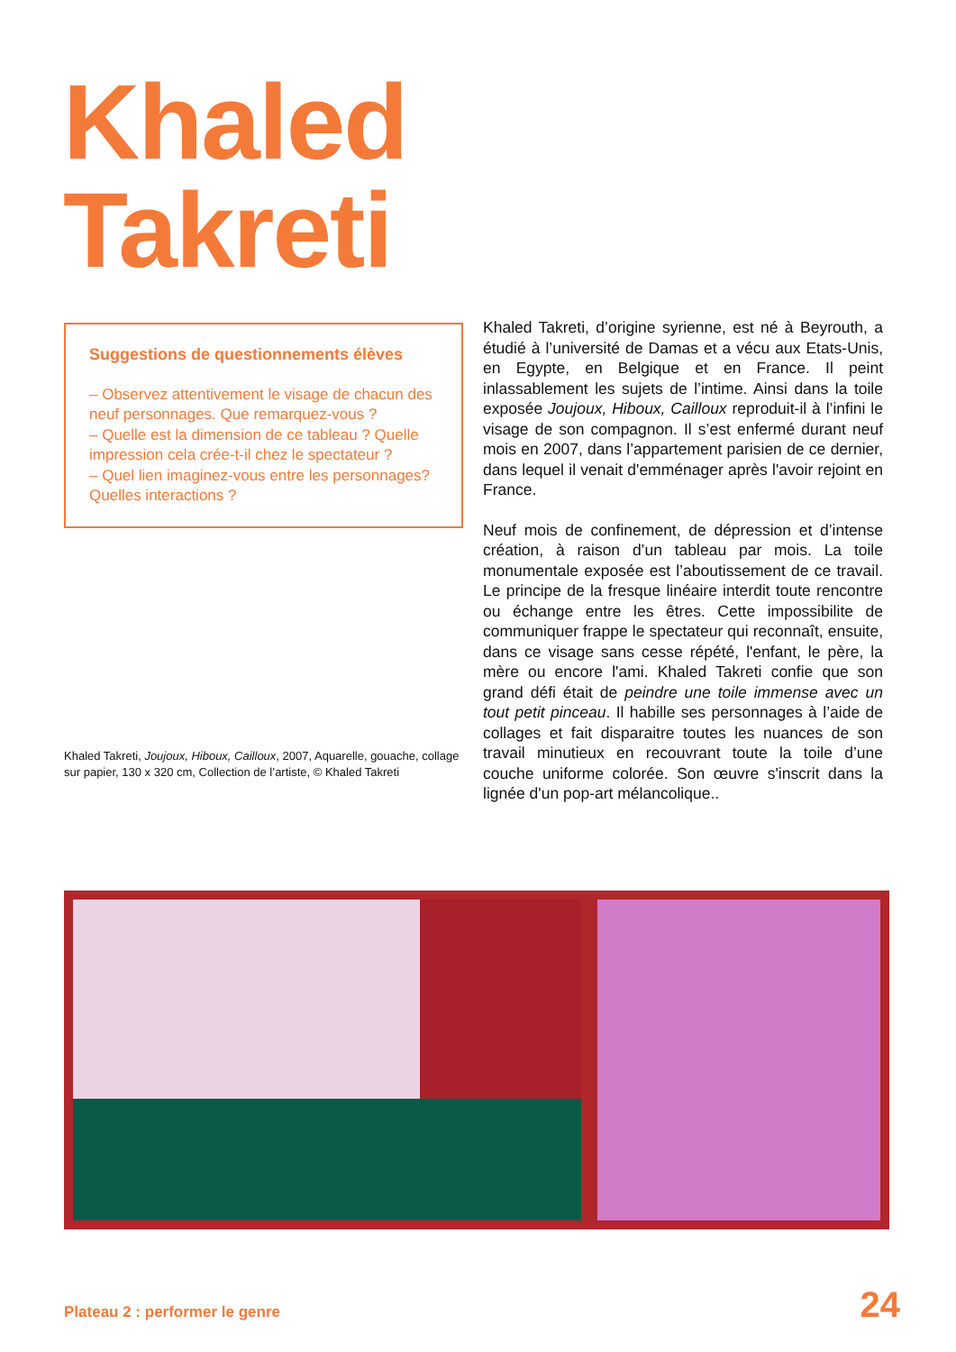Khaled
Takreti
Suggestions de questionnements élèves
– Observez attentivement le visage de chacun des neuf personnages. Que remarquez-vous ?
– Quelle est la dimension de ce tableau ? Quelle impression cela crée-t-il chez le spectateur ?
– Quel lien imaginez-vous entre les personnages? Quelles interactions ?
Khaled Takreti, Joujoux, Hiboux, Cailloux, 2007, Aquarelle, gouache, collage sur papier, 130 x 320 cm, Collection de l’artiste, © Khaled Takreti
Khaled Takreti, d’origine syrienne, est né à Beyrouth, a étudié à l’université de Damas et a vécu aux Etats-Unis, en Egypte, en Belgique et en France. Il peint inlassablement les sujets de l’intime. Ainsi dans la toile exposée Joujoux, Hiboux, Cailloux reproduit-il à l’infini le visage de son compagnon. Il s’est enfermé durant neuf mois en 2007, dans l’appartement parisien de ce dernier, dans lequel il venait d'emménager après l'avoir rejoint en France.
Neuf mois de confinement, de dépression et d’intense création, à raison d’un tableau par mois. La toile monumentale exposée est l’aboutissement de ce travail. Le principe de la fresque linéaire interdit toute rencontre ou échange entre les êtres. Cette impossibilite de communiquer frappe le spectateur qui reconnaît, ensuite, dans ce visage sans cesse répété, l'enfant, le père, la mère ou encore l'ami. Khaled Takreti confie que son grand défi était de peindre une toile immense avec un tout petit pinceau. Il habille ses personnages à l’aide de collages et fait disparaitre toutes les nuances de son travail minutieux en recouvrant toute la toile d’une couche uniforme colorée. Son œuvre s'inscrit dans la lignée d'un pop-art mélancolique..
Plateau 2 : performer le genre 24